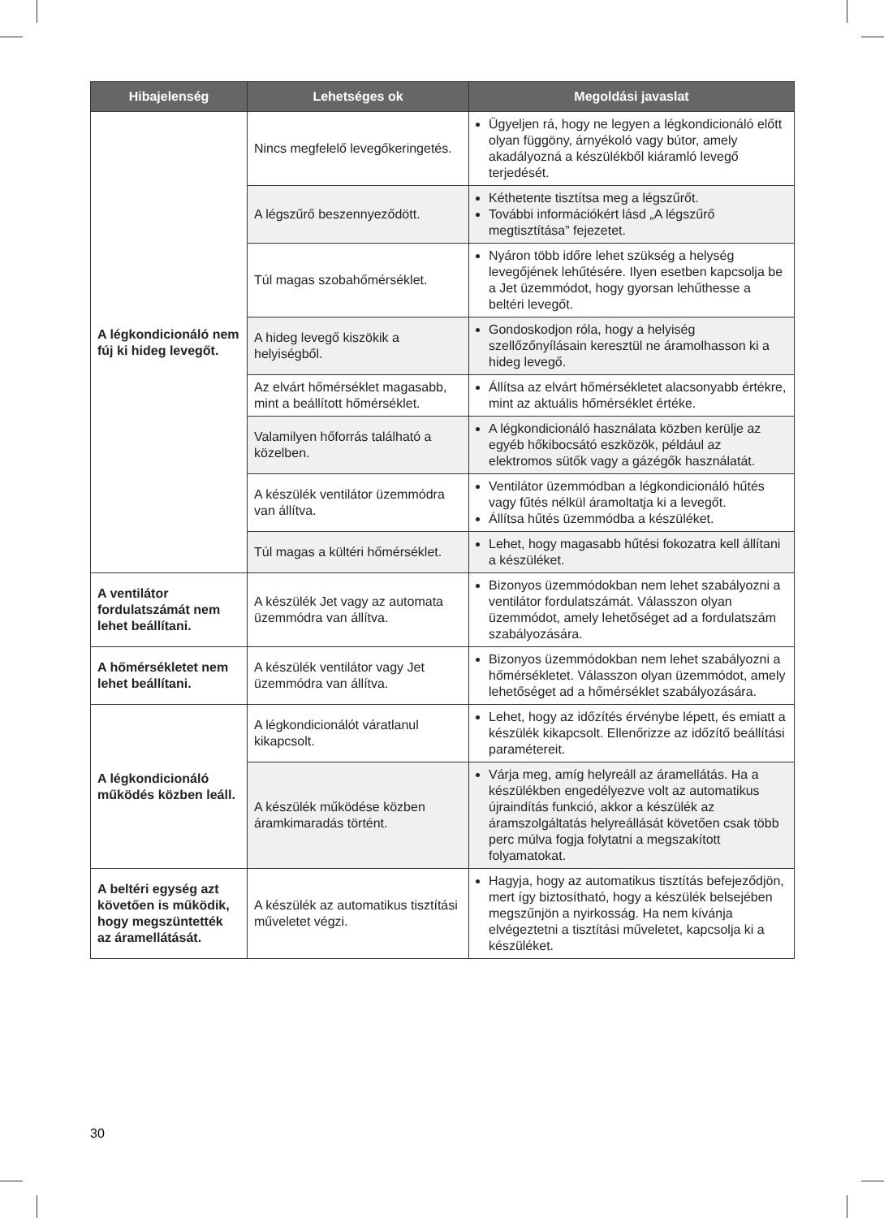| Hibajelenség | Lehetséges ok | Megoldási javaslat |
| --- | --- | --- |
| A légkondicionáló nem fúj ki hideg levegőt. | Nincs megfelelő levegőkeringetés. | Ügyeljen rá, hogy ne legyen a légkondicionáló előtt olyan függöny, árnyékoló vagy bútor, amely akadályozná a készülékből kiáramló levegő terjedését. |
| | A légszűrő beszennyeződött. | Kéthetente tisztítsa meg a légszűrőt. További információkért lásd „A légszűrő megtisztítása” fejezetet. |
| | Túl magas szobahőmérséklet. | Nyáron több időre lehet szükség a helység levegőjének lehűtésére. Ilyen esetben kapcsolja be a Jet üzemmódot, hogy gyorsan lehűthesse a beltéri levegőt. |
| | A hideg levegő kiszökik a helyiségből. | Gondoskodjon róla, hogy a helyiség szellőzőnyílásain keresztül ne áramolhasson ki a hideg levegő. |
| | Az elvárt hőmérséklet magasabb, mint a beállított hőmérséklet. | Állítsa az elvárt hőmérsékletet alacsonyabb értékre, mint az aktuális hőmérséklet értéke. |
| | Valamilyen hőforrás található a közelben. | A légkondicionáló használata közben kerülje az egyéb hőkibocsátó eszközök, például az elektromos sütők vagy a gázégők használatát. |
| | A készülék ventilátor üzemmódra van állítva. | Ventilátor üzemmódban a légkondicionáló hűtés vagy fűtés nélkül áramoltatja ki a levegőt. Állítsa hűtés üzemmódba a készüléket. |
| | Túl magas a kültéri hőmérséklet. | Lehet, hogy magasabb hűtési fokozatra kell állítani a készüléket. |
| A ventilátor fordulatszámát nem lehet beállítani. | A készülék Jet vagy az automata üzemmódra van állítva. | Bizonyos üzemmódokban nem lehet szabályozni a ventilátor fordulatszámát. Válasszon olyan üzemmódot, amely lehetőséget ad a fordulatszám szabályozására. |
| A hőmérsékletet nem lehet beállítani. | A készülék ventilátor vagy Jet üzemmódra van állítva. | Bizonyos üzemmódokban nem lehet szabályozni a hőmérsékletet. Válasszon olyan üzemmódot, amely lehetőséget ad a hőmérséklet szabályozására. |
| A légkondicionáló működés közben leáll. | A légkondicionálót váratlanul kikapcsolt. | Lehet, hogy az időzítés érvénybe lépett, és emiatt a készülék kikapcsolt. Ellenőrizze az időzítő beállítási paramétereit. |
| | A készülék működése közben áramkimaradás történt. | Várja meg, amíg helyreáll az áramellátás. Ha a készülékben engedélyezve volt az automatikus újraindítás funkció, akkor a készülék az áramszolgáltatás helyreállását követően csak több perc múlva fogja folytatni a megszakított folyamatokat. |
| A beltéri egység azt követően is működik, hogy megszüntették az áramellátását. | A készülék az automatikus tisztítási műveletet végzi. | Hagyja, hogy az automatikus tisztítás befejeződjön, mert így biztosítható, hogy a készülék belsejében megszűnjön a nyirkosság. Ha nem kívánja elvégeztetni a tisztítási műveletet, kapcsolja ki a készüléket. |
30